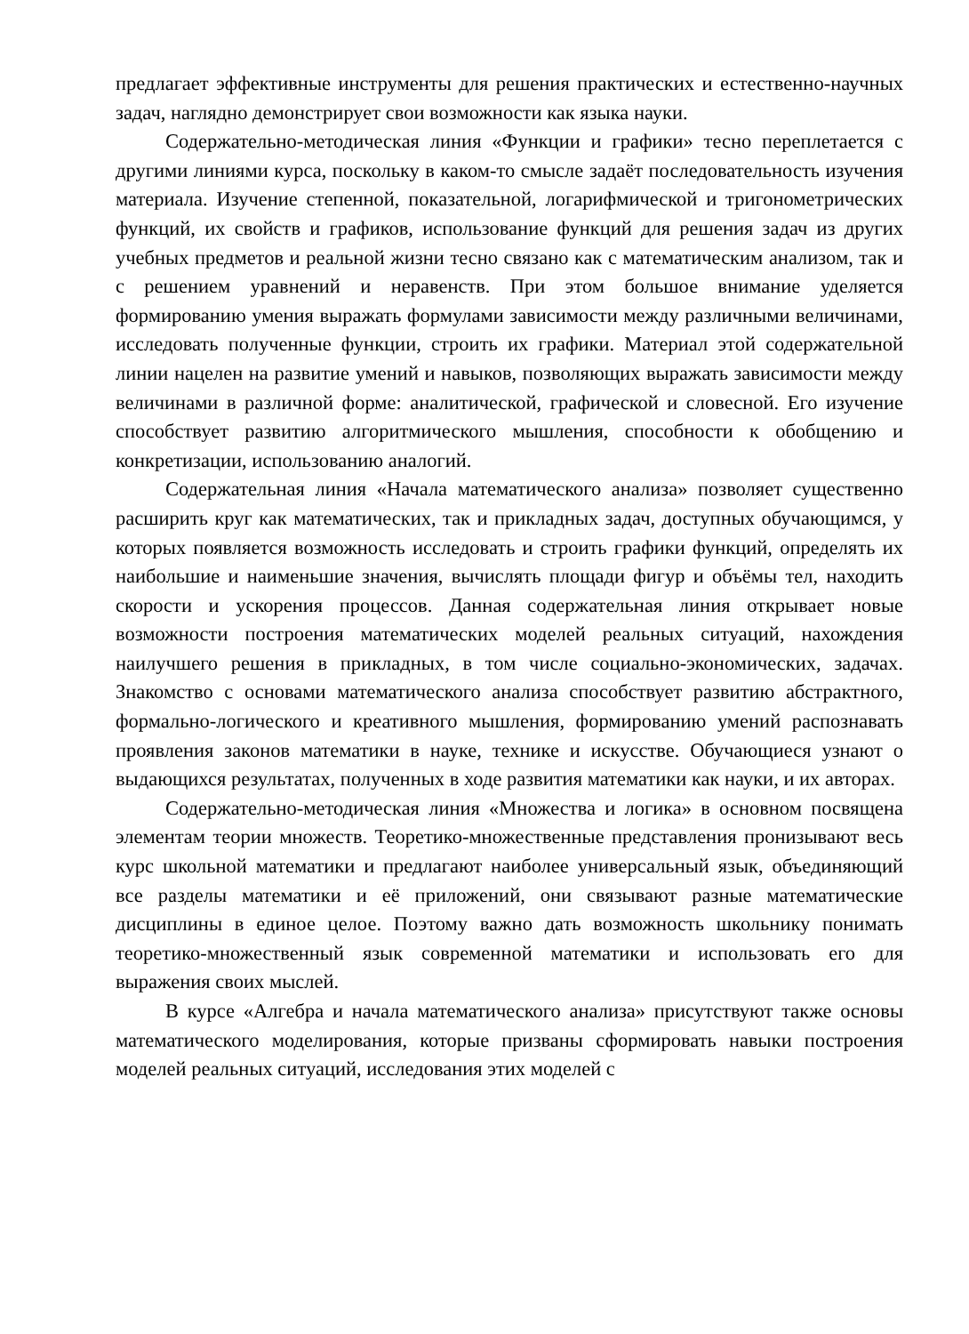предлагает эффективные инструменты для решения практических и естественно-научных задач, наглядно демонстрирует свои возможности как языка науки.
Содержательно-методическая линия «Функции и графики» тесно переплетается с другими линиями курса, поскольку в каком-то смысле задаёт последовательность изучения материала. Изучение степенной, показательной, логарифмической и тригонометрических функций, их свойств и графиков, использование функций для решения задач из других учебных предметов и реальной жизни тесно связано как с математическим анализом, так и с решением уравнений и неравенств. При этом большое внимание уделяется формированию умения выражать формулами зависимости между различными величинами, исследовать полученные функции, строить их графики. Материал этой содержательной линии нацелен на развитие умений и навыков, позволяющих выражать зависимости между величинами в различной форме: аналитической, графической и словесной. Его изучение способствует развитию алгоритмического мышления, способности к обобщению и конкретизации, использованию аналогий.
Содержательная линия «Начала математического анализа» позволяет существенно расширить круг как математических, так и прикладных задач, доступных обучающимся, у которых появляется возможность исследовать и строить графики функций, определять их наибольшие и наименьшие значения, вычислять площади фигур и объёмы тел, находить скорости и ускорения процессов. Данная содержательная линия открывает новые возможности построения математических моделей реальных ситуаций, нахождения наилучшего решения в прикладных, в том числе социально-экономических, задачах. Знакомство с основами математического анализа способствует развитию абстрактного, формально-логического и креативного мышления, формированию умений распознавать проявления законов математики в науке, технике и искусстве. Обучающиеся узнают о выдающихся результатах, полученных в ходе развития математики как науки, и их авторах.
Содержательно-методическая линия «Множества и логика» в основном посвящена элементам теории множеств. Теоретико-множественные представления пронизывают весь курс школьной математики и предлагают наиболее универсальный язык, объединяющий все разделы математики и её приложений, они связывают разные математические дисциплины в единое целое. Поэтому важно дать возможность школьнику понимать теоретико-множественный язык современной математики и использовать его для выражения своих мыслей.
В курсе «Алгебра и начала математического анализа» присутствуют также основы математического моделирования, которые призваны сформировать навыки построения моделей реальных ситуаций, исследования этих моделей с